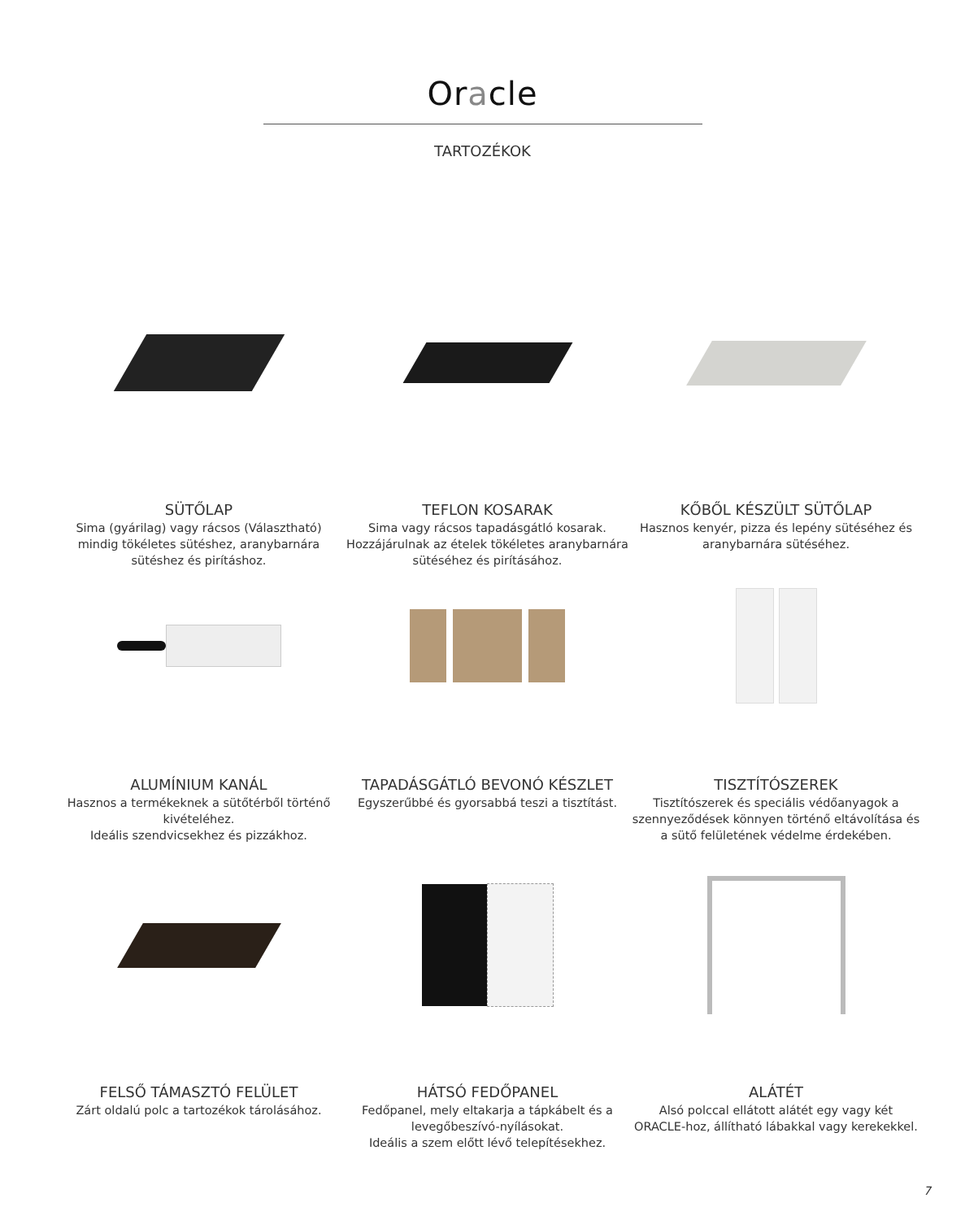Oracle
TARTOZÉKOK
SÜTŐLAP
Sima (gyárilag) vagy rácsos (Választható) mindig tökéletes sütéshez, aranybarnára sütéshez és pirításhoz.
TEFLON KOSARAK
Sima vagy rácsos tapadásgátló kosarak. Hozzájárulnak az ételek tökéletes aranybarnára sütéséhez és pirításához.
KŐBŐL KÉSZÜLT SÜTŐLAP
Hasznos kenyér, pizza és lepény sütéséhez és aranybarnára sütéséhez.
ALUMÍNIUM KANÁL
Hasznos a termékeknek a sütőtérből történő kivételéhez.
Ideális szendvicsekhez és pizzákhoz.
TAPADÁSGÁTLÓ BEVONÓ KÉSZLET
Egyszerűbbé és gyorsabbá teszi a tisztítást.
TISZTÍTÓSZEREK
Tisztítószerek és speciális védőanyagok a szennyeződések könnyen történő eltávolítása és a sütő felületének védelme érdekében.
FELSŐ TÁMASZTÓ FELÜLET
Zárt oldalú polc a tartozékok tárolásához.
HÁTSÓ FEDŐPANEL
Fedőpanel, mely eltakarja a tápkábelt és a levegőbeszívó-nyílásokat.
Ideális a szem előtt lévő telepítésekhez.
ALÁTÉT
Alsó polccal ellátott alátét egy vagy két ORACLE-hoz, állítható lábakkal vagy kerekekkel.
7